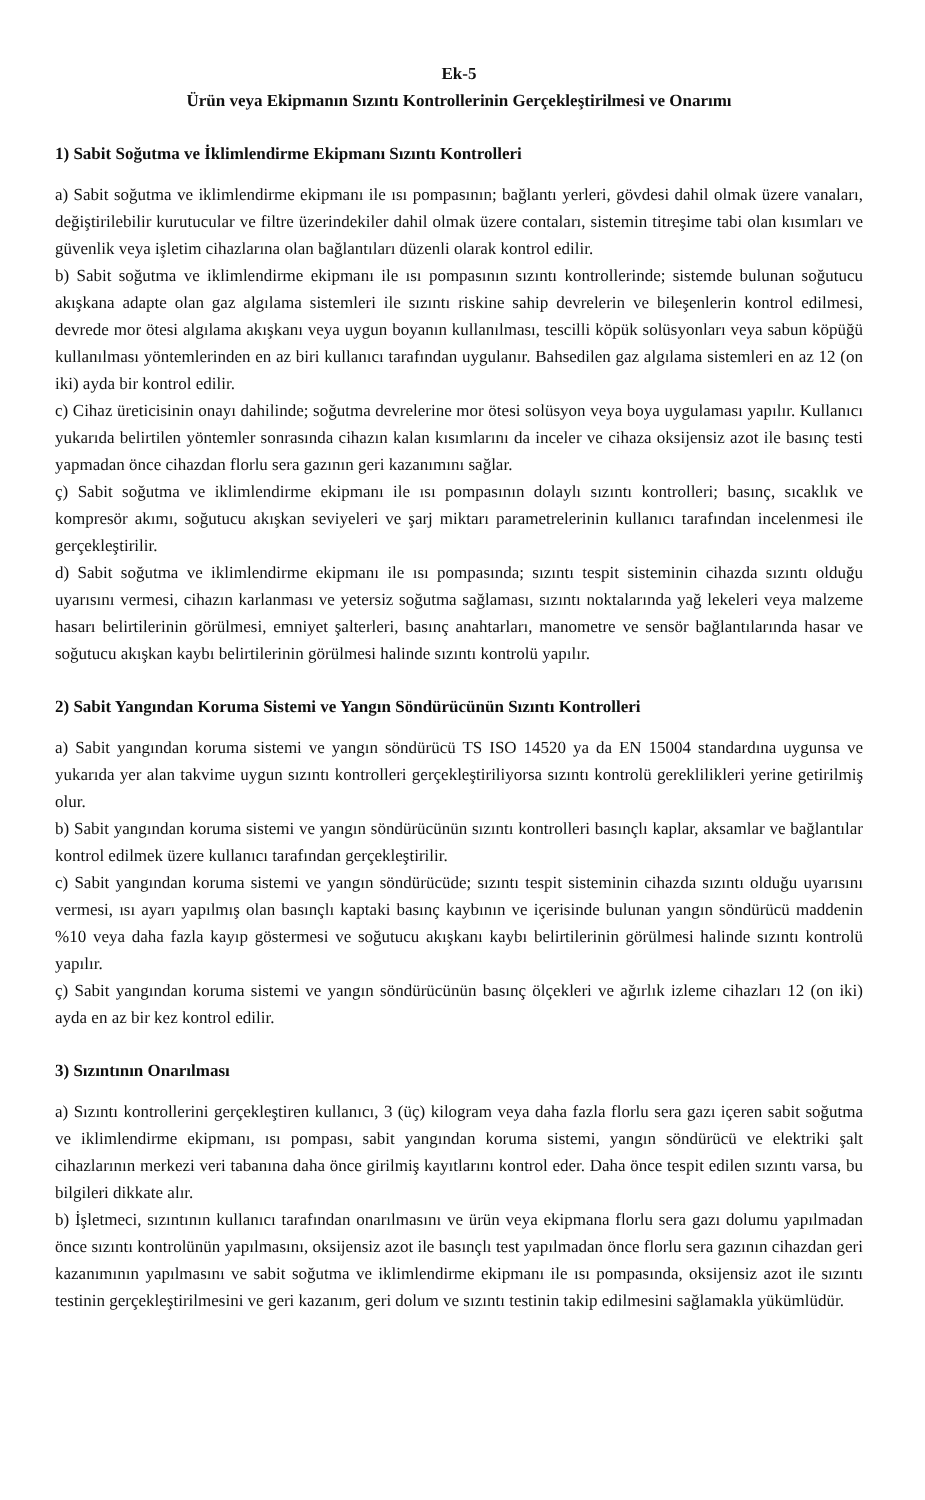Ek-5
Ürün veya Ekipmanın Sızıntı Kontrollerinin Gerçekleştirilmesi ve Onarımı
1) Sabit Soğutma ve İklimlendirme Ekipmanı Sızıntı Kontrolleri
a) Sabit soğutma ve iklimlendirme ekipmanı ile ısı pompasının; bağlantı yerleri, gövdesi dahil olmak üzere vanaları, değiştirilebilir kurutucular ve filtre üzerindekiler dahil olmak üzere contaları, sistemin titreşime tabi olan kısımları ve güvenlik veya işletim cihazlarına olan bağlantıları düzenli olarak kontrol edilir.
b) Sabit soğutma ve iklimlendirme ekipmanı ile ısı pompasının sızıntı kontrollerinde; sistemde bulunan soğutucu akışkana adapte olan gaz algılama sistemleri ile sızıntı riskine sahip devrelerin ve bileşenlerin kontrol edilmesi, devrede mor ötesi algılama akışkanı veya uygun boyanın kullanılması, tescilli köpük solüsyonları veya sabun köpüğü kullanılması yöntemlerinden en az biri kullanıcı tarafından uygulanır. Bahsedilen gaz algılama sistemleri en az 12 (on iki) ayda bir kontrol edilir.
c) Cihaz üreticisinin onayı dahilinde; soğutma devrelerine mor ötesi solüsyon veya boya uygulaması yapılır. Kullanıcı yukarıda belirtilen yöntemler sonrasında cihazın kalan kısımlarını da inceler ve cihaza oksijensiz azot ile basınç testi yapmadan önce cihazdan florlu sera gazının geri kazanımını sağlar.
ç) Sabit soğutma ve iklimlendirme ekipmanı ile ısı pompasının dolaylı sızıntı kontrolleri; basınç, sıcaklık ve kompresör akımı, soğutucu akışkan seviyeleri ve şarj miktarı parametrelerinin kullanıcı tarafından incelenmesi ile gerçekleştirilir.
d) Sabit soğutma ve iklimlendirme ekipmanı ile ısı pompasında; sızıntı tespit sisteminin cihazda sızıntı olduğu uyarısını vermesi, cihazın karlanması ve yetersiz soğutma sağlaması, sızıntı noktalarında yağ lekeleri veya malzeme hasarı belirtilerinin görülmesi, emniyet şalterleri, basınç anahtarları, manometre ve sensör bağlantılarında hasar ve soğutucu akışkan kaybı belirtilerinin görülmesi halinde sızıntı kontrolü yapılır.
2) Sabit Yangından Koruma Sistemi ve Yangın Söndürücünün Sızıntı Kontrolleri
a) Sabit yangından koruma sistemi ve yangın söndürücü TS ISO 14520 ya da EN 15004 standardına uygunsa ve yukarıda yer alan takvime uygun sızıntı kontrolleri gerçekleştiriliyorsa sızıntı kontrolü gereklilikleri yerine getirilmiş olur.
b) Sabit yangından koruma sistemi ve yangın söndürücünün sızıntı kontrolleri basınçlı kaplar, aksamlar ve bağlantılar kontrol edilmek üzere kullanıcı tarafından gerçekleştirilir.
c) Sabit yangından koruma sistemi ve yangın söndürücüde; sızıntı tespit sisteminin cihazda sızıntı olduğu uyarısını vermesi, ısı ayarı yapılmış olan basınçlı kaptaki basınç kaybının ve içerisinde bulunan yangın söndürücü maddenin %10 veya daha fazla kayıp göstermesi ve soğutucu akışkanı kaybı belirtilerinin görülmesi halinde sızıntı kontrolü yapılır.
ç) Sabit yangından koruma sistemi ve yangın söndürücünün basınç ölçekleri ve ağırlık izleme cihazları 12 (on iki) ayda en az bir kez kontrol edilir.
3) Sızıntının Onarılması
a) Sızıntı kontrollerini gerçekleştiren kullanıcı, 3 (üç) kilogram veya daha fazla florlu sera gazı içeren sabit soğutma ve iklimlendirme ekipmanı, ısı pompası, sabit yangından koruma sistemi, yangın söndürücü ve elektriki şalt cihazlarının merkezi veri tabanına daha önce girilmiş kayıtlarını kontrol eder. Daha önce tespit edilen sızıntı varsa, bu bilgileri dikkate alır.
b) İşletmeci, sızıntının kullanıcı tarafından onarılmasını ve ürün veya ekipmana florlu sera gazı dolumu yapılmadan önce sızıntı kontrolünün yapılmasını, oksijensiz azot ile basınçlı test yapılmadan önce florlu sera gazının cihazdan geri kazanımının yapılmasını ve sabit soğutma ve iklimlendirme ekipmanı ile ısı pompasında, oksijensiz azot ile sızıntı testinin gerçekleştirilmesini ve geri kazanım, geri dolum ve sızıntı testinin takip edilmesini sağlamakla yükümlüdür.